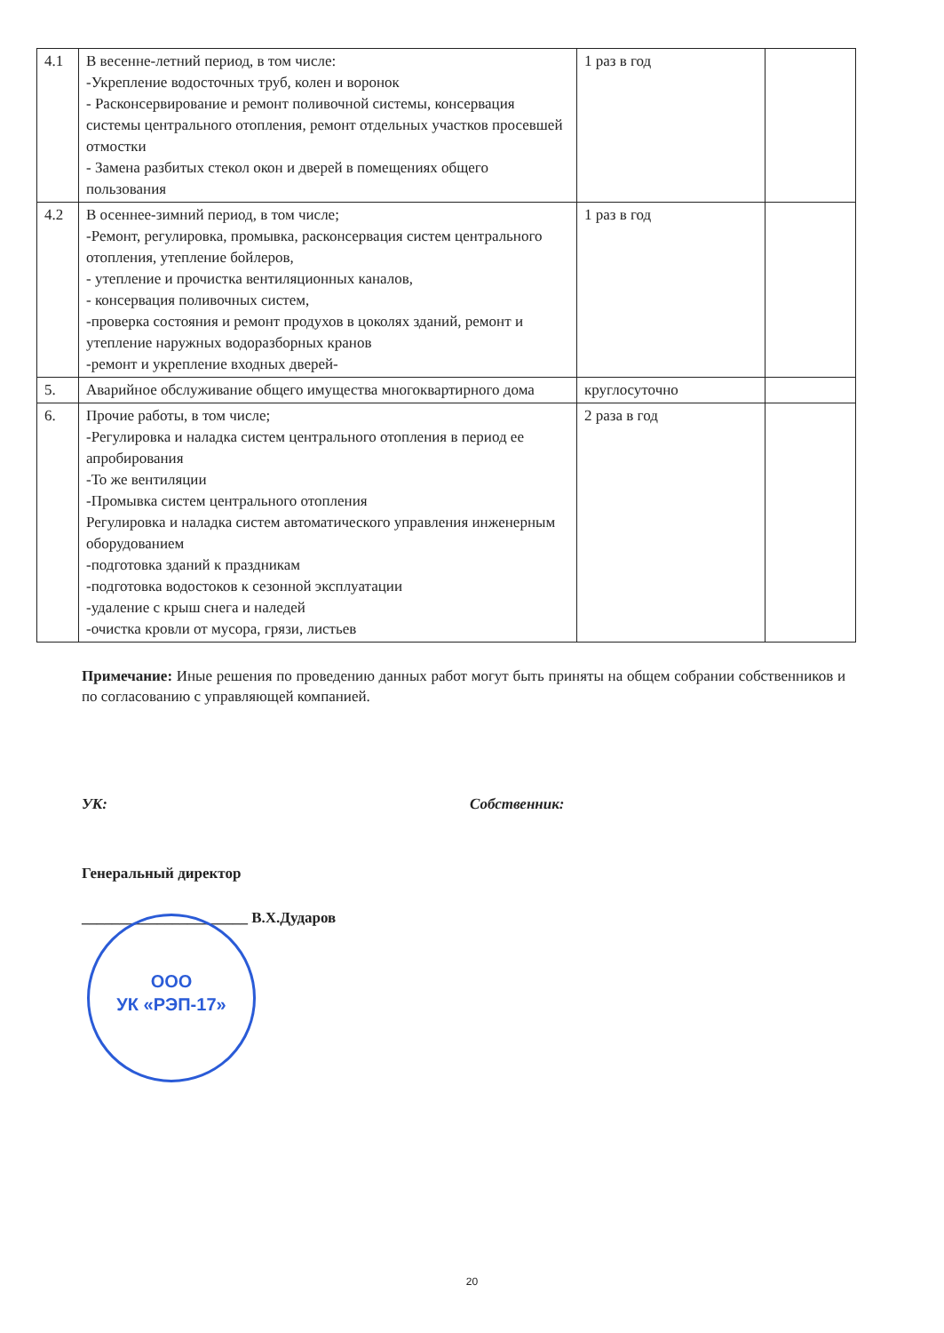| 4.1 | В весенне-летний период, в том числе: -Укрепление водосточных труб, колен и воронок - Расконсервирование и ремонт поливочной системы, консервация системы центрального отопления, ремонт отдельных участков просевшей отмостки - Замена разбитых стекол окон и дверей в помещениях общего пользования | 1 раз в год | |
| 4.2 | В осеннее-зимний период, в том числе; -Ремонт, регулировка, промывка, расконсервация систем центрального отопления, утепление бойлеров, - утепление и прочистка вентиляционных каналов, - консервация поливочных систем, -проверка состояния и ремонт продухов в цоколях зданий, ремонт и утепление наружных водоразборных кранов -ремонт и укрепление входных дверей- | 1 раз в год | |
| 5. | Аварийное обслуживание общего имущества многоквартирного дома | круглосуточно | |
| 6. | Прочие работы, в том числе; -Регулировка и наладка систем центрального отопления в период ее апробирования -То же вентиляции -Промывка систем центрального отопления Регулировка и наладка систем автоматического управления инженерным оборудованием -подготовка зданий к праздникам -подготовка водостоков к сезонной эксплуатации -удаление с крыш снега и наледей -очистка кровли от мусора, грязи, листьев | 2 раза в год | |
Примечание: Иные решения по проведению данных работ могут быть приняты на общем собрании собственников и по согласованию с управляющей компанией.
УК: Собственник:
Генеральный директор
______________________ В.Х.Дударов
ООО
УК «РЭП-17»
20